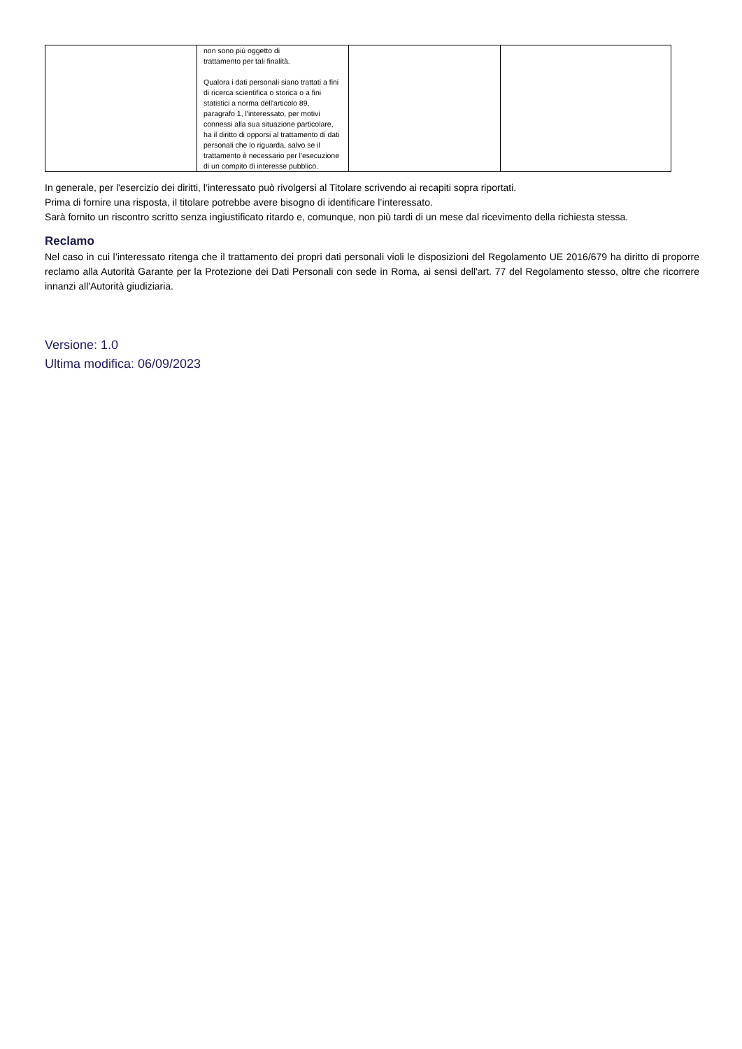| | non sono più oggetto di trattamento per tali finalità. Qualora i dati personali siano trattati a fini di ricerca scientifica o storica o a fini statistici a norma dell'articolo 89, paragrafo 1, l'interessato, per motivi connessi alla sua situazione particolare, ha il diritto di opporsi al trattamento di dati personali che lo riguarda, salvo se il trattamento è necessario per l'esecuzione di un compito di interesse pubblico. | | |
In generale, per l'esercizio dei diritti, l’interessato può rivolgersi al Titolare scrivendo ai recapiti sopra riportati.
Prima di fornire una risposta, il titolare potrebbe avere bisogno di identificare l’interessato.
Sarà fornito un riscontro scritto senza ingiustificato ritardo e, comunque, non più tardi di un mese dal ricevimento della richiesta stessa.
Reclamo
Nel caso in cui l’interessato ritenga che il trattamento dei propri dati personali violi le disposizioni del Regolamento UE 2016/679 ha diritto di proporre reclamo alla Autorità Garante per la Protezione dei Dati Personali con sede in Roma, ai sensi dell'art. 77 del Regolamento stesso, oltre che ricorrere innanzi all'Autorità giudiziaria.
Versione: 1.0
Ultima modifica: 06/09/2023